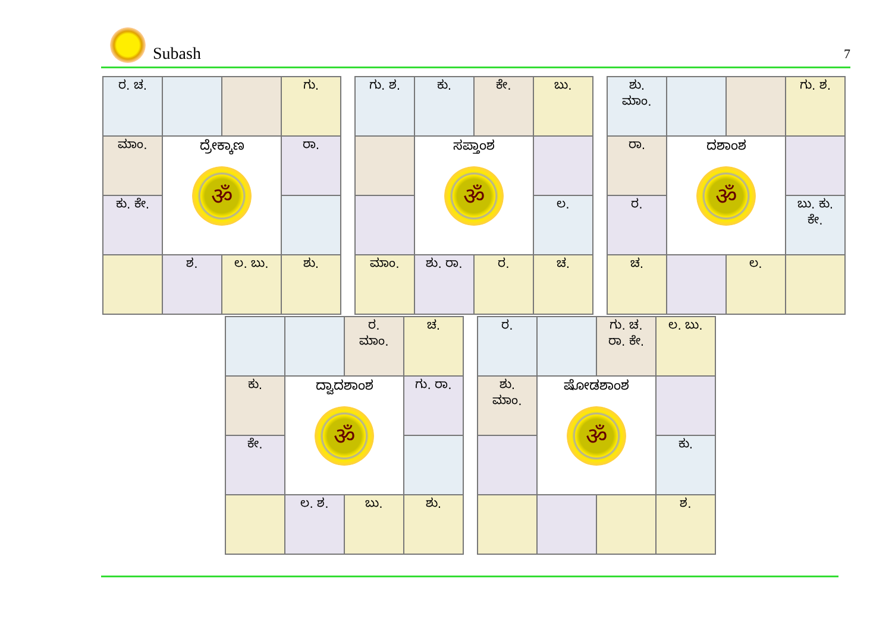Subash
7
| ರ. ಚ. | | | ಗು. |
| ಮಾಂ. | ದ್ರೇಕ್ಕಾಣ ॐ | | ರಾ. |
| ಕು. ಕೇ. | | | |
| | ಶ. | ಲ. ಬು. | ಶು. |
| ಗು. ಶ. | ಕು. | ಕೇ. | ಬು. |
| | ಸಪ್ತಾಂಶ ॐ | | |
| | | | ಲ. |
| ಮಾಂ. | ಶು. ರಾ. | ರ. | ಚ. |
| ಶು. ಮಾಂ. | | | ಗು. ಶ. |
| ರಾ. | ದಶಾಂಶ ॐ | | |
| ರ. | | | ಬು. ಕು. ಕೇ. |
| ಚ. | | ಲ. | |
| | | ರ. ಮಾಂ. | ಚ. |
| ಕು. | ದ್ವಾದಶಾಂಶ ॐ | | ಗು. ರಾ. |
| ಕೇ. | | | |
| | ಲ. ಶ. | ಬು. | ಶು. |
| ರ. | | ಗು. ಚ. ರಾ. ಕೇ. | ಲ. ಬು. |
| ಶು. ಮಾಂ. | ಷೋಡಶಾಂಶ ॐ | | |
| | | | ಕು. |
| | | | ಶ. |